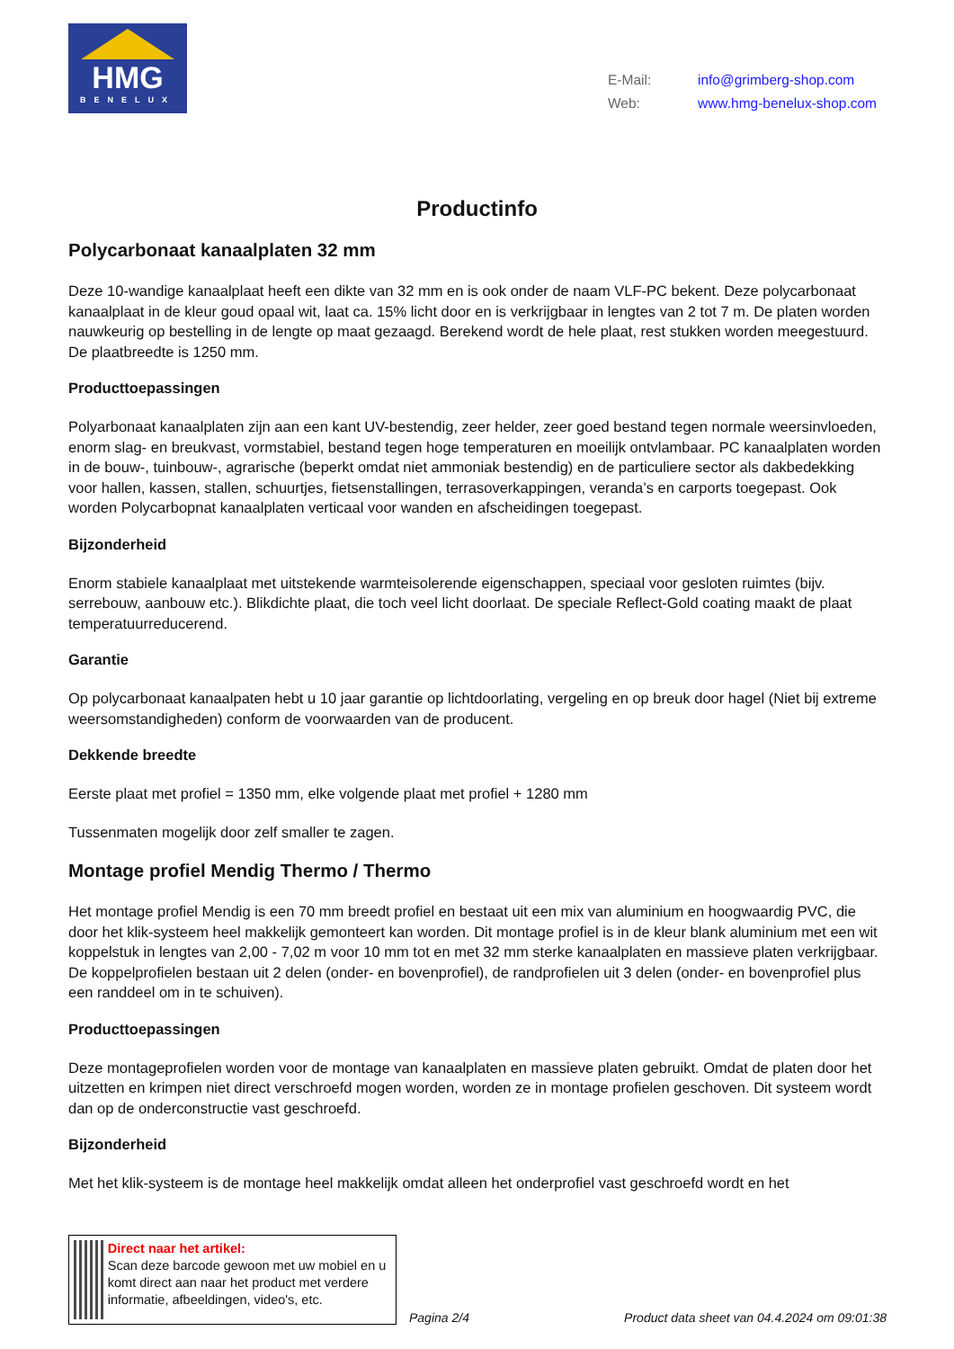HMG
BENELUX
E-Mail: info@grimberg-shop.com
Web: www.hmg-benelux-shop.com
Productinfo
Polycarbonaat kanaalplaten 32 mm
Deze 10-wandige kanaalplaat heeft een dikte van 32 mm en is ook onder de naam VLF-PC bekent. Deze polycarbonaat kanaalplaat in de kleur goud opaal wit, laat ca. 15% licht door en is verkrijgbaar in lengtes van 2 tot 7 m. De platen worden nauwkeurig op bestelling in de lengte op maat gezaagd. Berekend wordt de hele plaat, rest stukken worden meegestuurd. De plaatbreedte is 1250 mm.
Producttoepassingen
Polyarbonaat kanaalplaten zijn aan een kant UV-bestendig, zeer helder, zeer goed bestand tegen normale weersinvloeden, enorm slag- en breukvast, vormstabiel, bestand tegen hoge temperaturen en moeilijk ontvlambaar. PC kanaalplaten worden in de bouw-, tuinbouw-, agrarische (beperkt omdat niet ammoniak bestendig) en de particuliere sector als dakbedekking voor hallen, kassen, stallen, schuurtjes, fietsenstallingen, terrasoverkappingen, veranda’s en carports toegepast. Ook worden Polycarbopnat kanaalplaten verticaal voor wanden en afscheidingen toegepast.
Bijzonderheid
Enorm stabiele kanaalplaat met uitstekende warmteisolerende eigenschappen, speciaal voor gesloten ruimtes (bijv. serrebouw, aanbouw etc.). Blikdichte plaat, die toch veel licht doorlaat. De speciale Reflect-Gold coating maakt de plaat temperatuurreducerend.
Garantie
Op polycarbonaat kanaalpaten hebt u 10 jaar garantie op lichtdoorlating, vergeling en op breuk door hagel (Niet bij extreme weersomstandigheden) conform de voorwaarden van de producent.
Dekkende breedte
Eerste plaat met profiel = 1350 mm, elke volgende plaat met profiel + 1280 mm
Tussenmaten mogelijk door zelf smaller te zagen.
Montage profiel Mendig Thermo / Thermo
Het montage profiel Mendig is een 70 mm breedt profiel en bestaat uit een mix van aluminium en hoogwaardig PVC, die door het klik-systeem heel makkelijk gemonteert kan worden. Dit montage profiel is in de kleur blank aluminium met een wit koppelstuk in lengtes van 2,00 - 7,02 m voor 10 mm tot en met 32 mm sterke kanaalplaten en massieve platen verkrijgbaar. De koppelprofielen bestaan uit 2 delen (onder- en bovenprofiel), de randprofielen uit 3 delen (onder- en bovenprofiel plus een randdeel om in te schuiven).
Producttoepassingen
Deze montageprofielen worden voor de montage van kanaalplaten en massieve platen gebruikt. Omdat de platen door het uitzetten en krimpen niet direct verschroefd mogen worden, worden ze in montage profielen geschoven. Dit systeem wordt dan op de onderconstructie vast geschroefd.
Bijzonderheid
Met het klik-systeem is de montage heel makkelijk omdat alleen het onderprofiel vast geschroefd wordt en het
Direct naar het artikel:
Scan deze barcode gewoon met uw mobiel en u komt direct aan naar het product met verdere informatie, afbeeldingen, video's, etc.
Pagina 2/4
Product data sheet van 04.4.2024 om 09:01:38